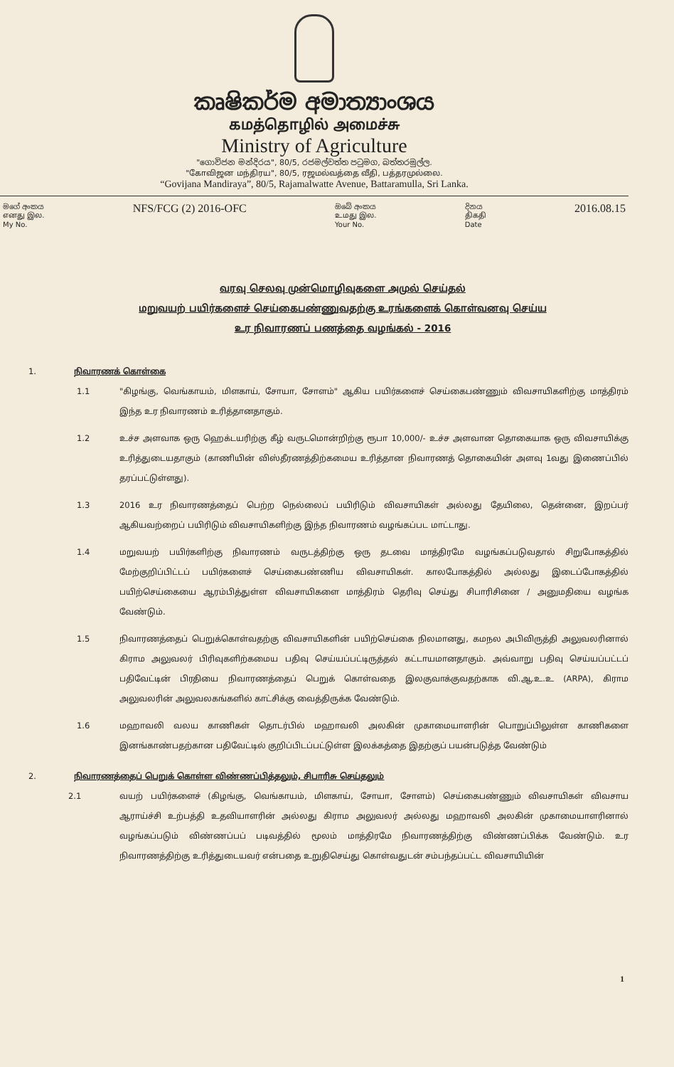කෘෂිකර්ම අමාත්‍යාංශය
கமத்தொழில் அமைச்சு
Ministry of Agriculture
"ගොවිජන මන්දිරය", 80/5, රජමල්වත්ත පටුමග, බත්තරමුල්ල.
"கோவிஜன மந்திரய", 80/5, ரஜமல்வத்தை வீதி, பத்தரமுல்லை.
“Govijana Mandiraya”, 80/5, Rajamalwatte Avenue, Battaramulla, Sri Lanka.
මගේ අංකය
எனது இல.
My No.
NFS/FCG (2) 2016-OFC
ඔබේ අංකය
உமது இல.
Your No.
දිනය
திகதி
Date
2016.08.15
வரவு செலவு முன்மொழிவுகளை அமுல் செய்தல்
மறுவயற் பயிர்களைச் செய்கைபண்ணுவதற்கு உரங்களைக் கொள்வனவு செய்ய
உர நிவாரணப் பணத்தை வழங்கல் - 2016
1. நிவாரணக் கொள்கை
1.1 "கிழங்கு, வெங்காயம், மிளகாய், சோயா, சோளம்" ஆகிய பயிர்களைச் செய்கைபண்ணும் விவசாயிகளிற்கு மாத்திரம் இந்த உர நிவாரணம் உரித்தானதாகும்.
1.2 உச்ச அளவாக ஒரு ஹெக்டயரிற்கு கீழ் வருடமொன்றிற்கு ரூபா 10,000/- உச்ச அளவான தொகையாக ஒரு விவசாயிக்கு உரித்துடையதாகும் (காணியின் விஸ்தீரணத்திற்கமைய உரித்தான நிவாரணத் தொகையின் அளவு 1வது இணைப்பில் தரப்பட்டுள்ளது).
1.3 2016 உர நிவாரணத்தைப் பெற்ற நெல்லைப் பயிரிடும் விவசாயிகள் அல்லது தேயிலை, தென்னை, இறப்பர் ஆகியவற்றைப் பயிரிடும் விவசாயிகளிற்கு இந்த நிவாரணம் வழங்கப்பட மாட்டாது.
1.4 மறுவயற் பயிர்களிற்கு நிவாரணம் வருடத்திற்கு ஒரு தடவை மாத்திரமே வழங்கப்படுவதால் சிறுபோகத்தில் மேற்குறிப்பிட்டப் பயிர்களைச் செய்கைபண்ணிய விவசாயிகள். காலபோகத்தில் அல்லது இடைப்போகத்தில் பயிற்செய்கையை ஆரம்பித்துள்ள விவசாயிகளை மாத்திரம் தெரிவு செய்து சிபாரிசினை / அனுமதியை வழங்க வேண்டும்.
1.5 நிவாரணத்தைப் பெறுக்கொள்வதற்கு விவசாயிகளின் பயிற்செய்கை நிலமானது, கமநல அபிவிருத்தி அலுவலரினால் கிராம அலுவலர் பிரிவுகளிற்கமைய பதிவு செய்யப்பட்டிருத்தல் கட்டாயமானதாகும். அவ்வாறு பதிவு செய்யப்பட்டப் பதிவேட்டின் பிரதியை நிவாரணத்தைப் பெறுக் கொள்வதை இலகுவாக்குவதற்காக வி.ஆ.உ.உ (ARPA), கிராம அலுவலரின் அலுவலகங்களில் காட்சிக்கு வைத்திருக்க வேண்டும்.
1.6 மஹாவலி வலய காணிகள் தொடர்பில் மஹாவலி அலகின் முகாமையாளரின் பொறுப்பிலுள்ள காணிகளை இனங்காண்பதற்கான பதிவேட்டில் குறிப்பிடப்பட்டுள்ள இலக்கத்தை இதற்குப் பயன்படுத்த வேண்டும்
2. நிவாரணத்தைப் பெறுக் கொள்ள விண்ணப்பித்தலும், சிபாரிசு செய்தலும்
2.1 வயற் பயிர்களைச் (கிழங்கு, வெங்காயம், மிளகாய், சோயா, சோளம்) செய்கைபண்ணும் விவசாயிகள் விவசாய ஆராய்ச்சி உற்பத்தி உதவியாளரின் அல்லது கிராம அலுவலர் அல்லது மஹாவலி அலகின் முகாமையாளரினால் வழங்கப்படும் விண்ணப்பப் படிவத்தில் மூலம் மாத்திரமே நிவாரணத்திற்கு விண்ணப்பிக்க வேண்டும். உர நிவாரணத்திற்கு உரித்துடையவர் என்பதை உறுதிசெய்து கொள்வதுடன் சம்பந்தப்பட்ட விவசாயியின்
1